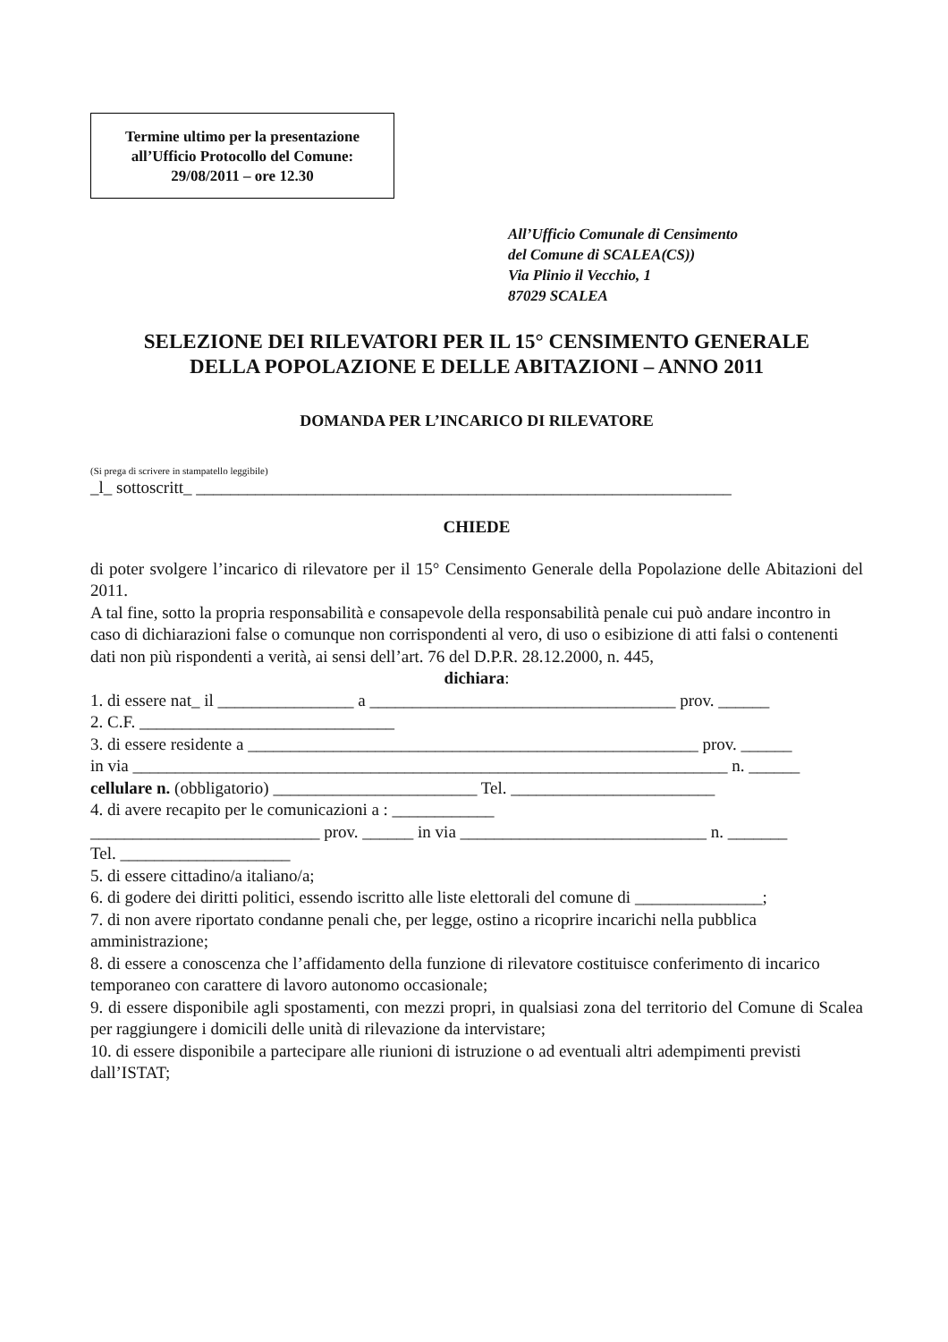Termine ultimo per la presentazione
all’Ufficio Protocollo del Comune:
29/08/2011 – ore 12.30
All’Ufficio Comunale di Censimento
del Comune di SCALEA(CS))
Via Plinio il Vecchio, 1
87029 SCALEA
SELEZIONE DEI RILEVATORI PER IL 15° CENSIMENTO GENERALE
DELLA POPOLAZIONE E DELLE ABITAZIONI – ANNO 2011
DOMANDA PER L’INCARICO DI RILEVATORE
(Si prega di scrivere in stampatello leggibile)
_l_ sottoscritt_ _______________________________________________________________
CHIEDE
di poter svolgere l’incarico di rilevatore per il 15° Censimento Generale della Popolazione delle Abitazioni del 2011.
A tal fine, sotto la propria responsabilità e consapevole della responsabilità penale cui può andare incontro in caso di dichiarazioni false o comunque non corrispondenti al vero, di uso o esibizione di atti falsi o contenenti dati non più rispondenti a verità, ai sensi dell’art. 76 del D.P.R. 28.12.2000, n. 445,
dichiara:
1. di essere nat_ il ________________ a ____________________________________ prov. ______
2. C.F. ______________________________
3. di essere residente a _____________________________________________________ prov. ______
in via ______________________________________________________________________ n. ______
cellulare n. (obbligatorio) ________________________ Tel. ________________________
4. di avere recapito per le comunicazioni a : ____________
___________________________ prov. ______ in via _____________________________ n. _______
Tel. ____________________
5. di essere cittadino/a italiano/a;
6. di godere dei diritti politici, essendo iscritto alle liste elettorali del comune di _______________;
7. di non avere riportato condanne penali che, per legge, ostino a ricoprire incarichi nella pubblica amministrazione;
8. di essere a conoscenza che l’affidamento della funzione di rilevatore costituisce conferimento di incarico temporaneo con carattere di lavoro autonomo occasionale;
9. di essere disponibile agli spostamenti, con mezzi propri, in qualsiasi zona del territorio del Comune di Scalea per raggiungere i domicili delle unità di rilevazione da intervistare;
10. di essere disponibile a partecipare alle riunioni di istruzione o ad eventuali altri adempimenti previsti dall’ISTAT;